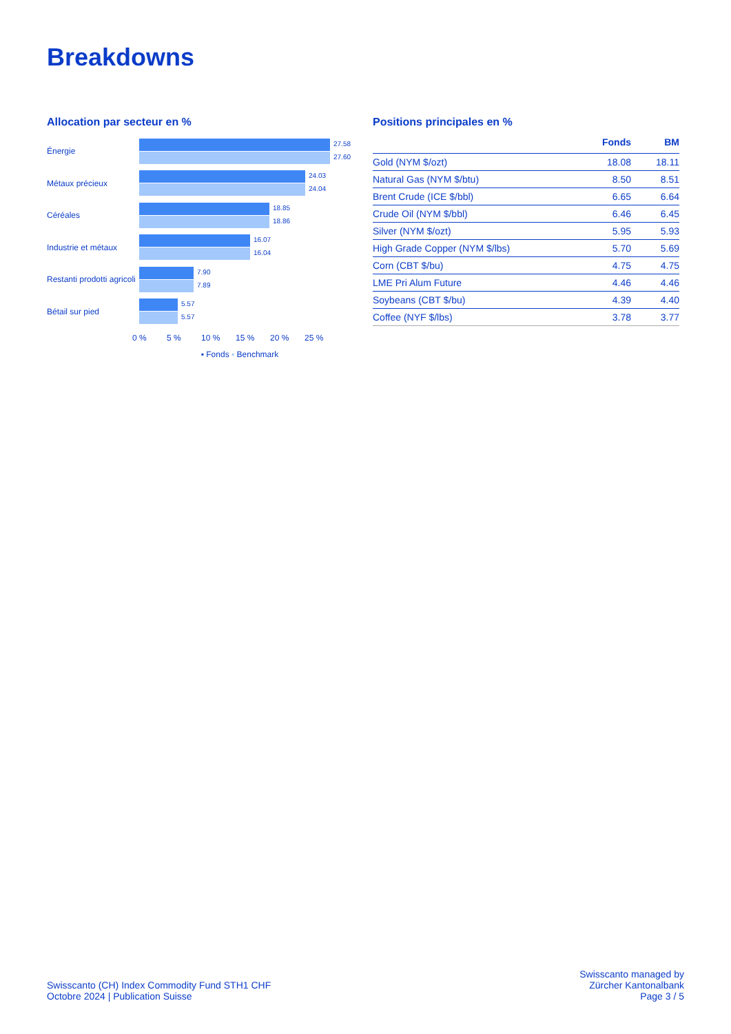Breakdowns
Allocation par secteur en %
Énergie
27.58
27.60
Métaux précieux
24.03
24.04
Céréales
18.85
18.86
Industrie et métaux
16.07
16.04
Restanti prodotti agricoli
7.90
7.89
Bétail sur pied
5.57
5.57
0 % 5 % 10 % 15 % 20 % 25 %
▪ Fonds ▪ Benchmark
Positions principales en %
| | Fonds | BM |
| --- | --- | --- |
| Gold (NYM $/ozt) | 18.08 | 18.11 |
| Natural Gas (NYM $/btu) | 8.50 | 8.51 |
| Brent Crude (ICE $/bbl) | 6.65 | 6.64 |
| Crude Oil (NYM $/bbl) | 6.46 | 6.45 |
| Silver (NYM $/ozt) | 5.95 | 5.93 |
| High Grade Copper (NYM $/lbs) | 5.70 | 5.69 |
| Corn (CBT $/bu) | 4.75 | 4.75 |
| LME Pri Alum Future | 4.46 | 4.46 |
| Soybeans (CBT $/bu) | 4.39 | 4.40 |
| Coffee (NYF $/lbs) | 3.78 | 3.77 |
Swisscanto (CH) Index Commodity Fund STH1 CHF
Octobre 2024 | Publication Suisse
Swisscanto managed by
Zürcher Kantonalbank
Page 3 / 5